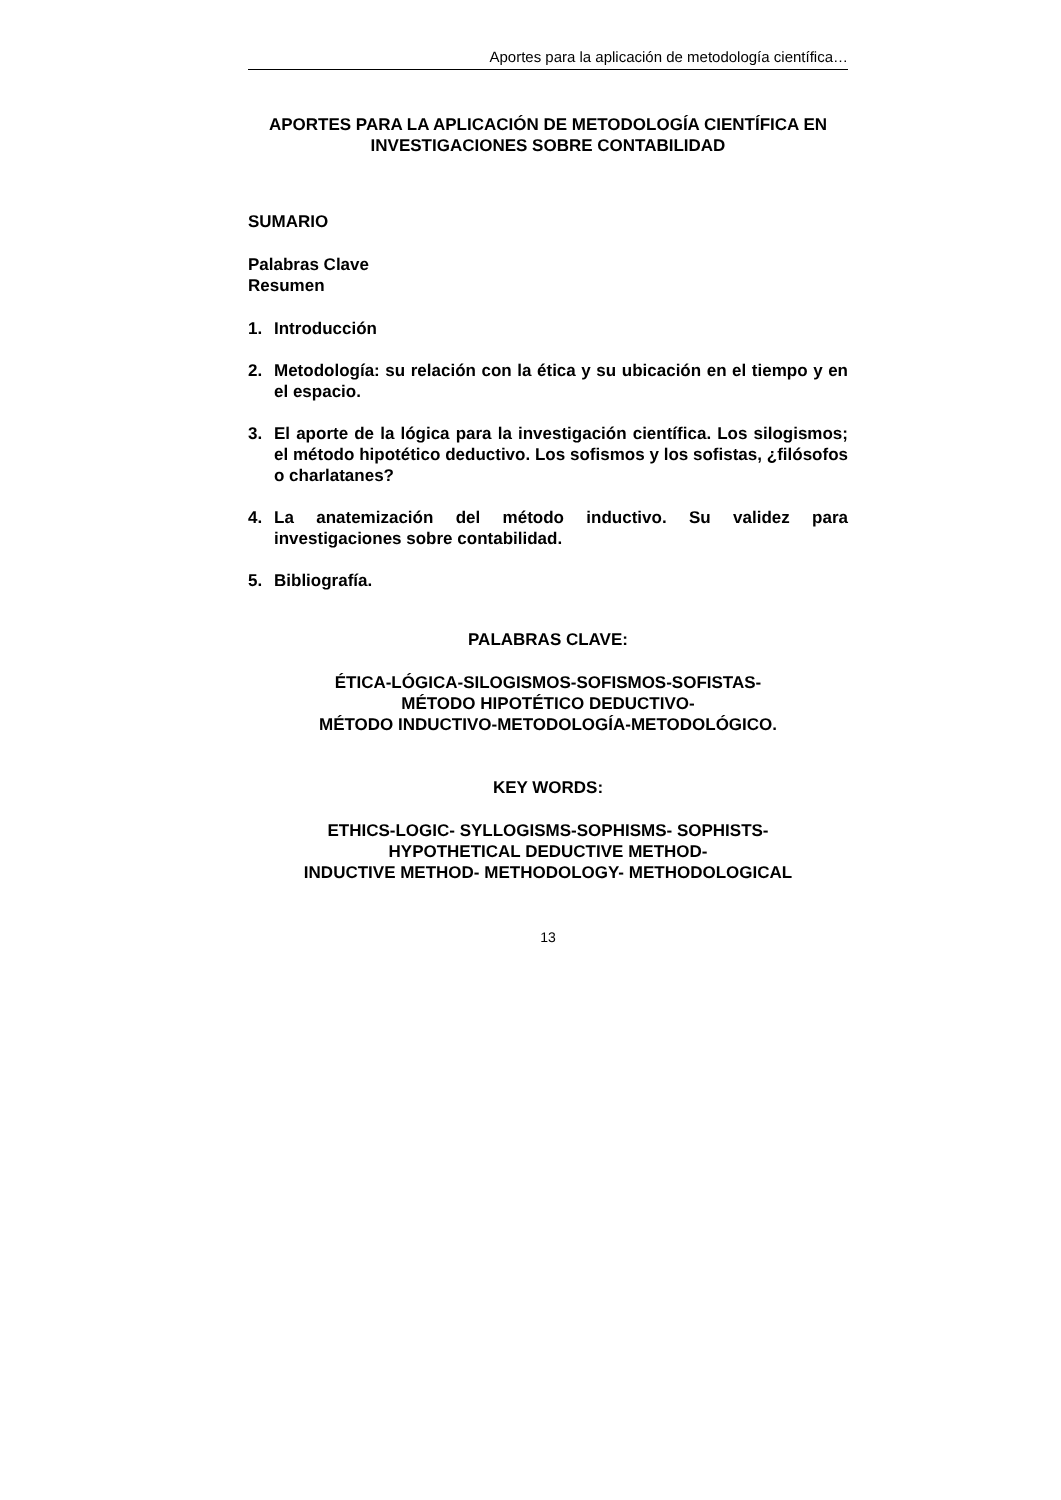Aportes para la aplicación de metodología científica…
APORTES PARA LA APLICACIÓN DE METODOLOGÍA CIENTÍFICA EN INVESTIGACIONES SOBRE CONTABILIDAD
SUMARIO
Palabras Clave
Resumen
1. Introducción
2. Metodología: su relación con la ética y su ubicación en el tiempo y en el espacio.
3. El aporte de la lógica para la investigación científica. Los silogismos; el método hipotético deductivo. Los sofismos y los sofistas, ¿filósofos o charlatanes?
4. La anatemización del método inductivo. Su validez para investigaciones sobre contabilidad.
5. Bibliografía.
PALABRAS CLAVE:
ÉTICA-LÓGICA-SILOGISMOS-SOFISMOS-SOFISTAS-
MÉTODO HIPOTÉTICO DEDUCTIVO-
MÉTODO INDUCTIVO-METODOLOGÍA-METODOLÓGICO.
KEY WORDS:
ETHICS-LOGIC- SYLLOGISMS-SOPHISMS- SOPHISTS-
HYPOTHETICAL DEDUCTIVE METHOD-
INDUCTIVE METHOD- METHODOLOGY- METHODOLOGICAL
13